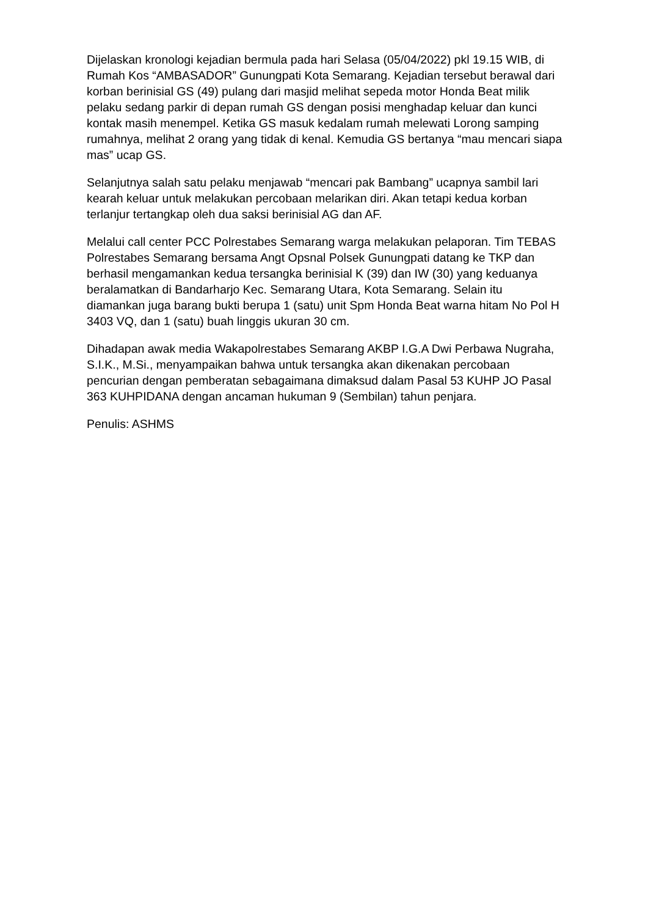Dijelaskan kronologi kejadian bermula pada hari Selasa (05/04/2022) pkl 19.15 WIB, di Rumah Kos “AMBASADOR” Gunungpati Kota Semarang. Kejadian tersebut berawal dari korban berinisial GS (49) pulang dari masjid melihat sepeda motor Honda Beat milik pelaku sedang parkir di depan rumah GS dengan posisi menghadap keluar dan kunci kontak masih menempel. Ketika GS masuk kedalam rumah melewati Lorong samping rumahnya, melihat 2 orang yang tidak di kenal. Kemudia GS bertanya “mau mencari siapa mas” ucap GS.
Selanjutnya salah satu pelaku menjawab “mencari pak Bambang” ucapnya sambil lari kearah keluar untuk melakukan percobaan melarikan diri. Akan tetapi kedua korban terlanjur tertangkap oleh dua saksi berinisial AG dan AF.
Melalui call center PCC Polrestabes Semarang warga melakukan pelaporan. Tim TEBAS Polrestabes Semarang bersama Angt Opsnal Polsek Gunungpati datang ke TKP dan berhasil mengamankan kedua tersangka berinisial K (39) dan IW (30) yang keduanya beralamatkan di Bandarharjo Kec. Semarang Utara, Kota Semarang. Selain itu diamankan juga barang bukti berupa 1 (satu) unit Spm Honda Beat warna hitam No Pol H 3403 VQ, dan 1 (satu) buah linggis ukuran 30 cm.
Dihadapan awak media Wakapolrestabes Semarang AKBP I.G.A Dwi Perbawa Nugraha, S.I.K., M.Si., menyampaikan bahwa untuk tersangka akan dikenakan percobaan pencurian dengan pemberatan sebagaimana dimaksud dalam Pasal 53 KUHP JO Pasal 363 KUHPIDANA dengan ancaman hukuman 9 (Sembilan) tahun penjara.
Penulis: ASHMS